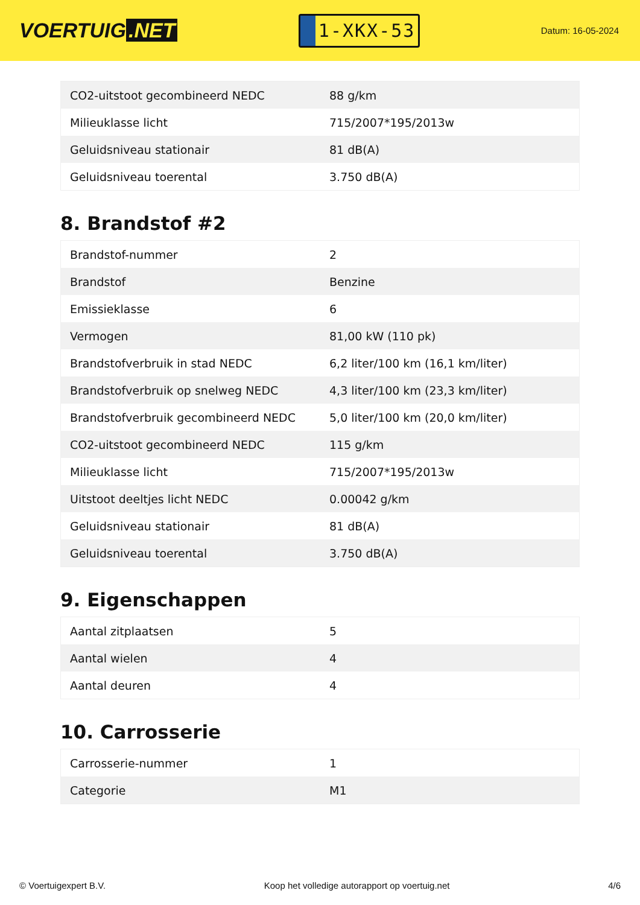VOERTUIG.NET
1-XKX-53
Datum: 16-05-2024
| CO2-uitstoot gecombineerd NEDC | 88 g/km |
| Milieuklasse licht | 715/2007*195/2013w |
| Geluidsniveau stationair | 81 dB(A) |
| Geluidsniveau toerental | 3.750 dB(A) |
8. Brandstof #2
| Brandstof-nummer | 2 |
| Brandstof | Benzine |
| Emissieklasse | 6 |
| Vermogen | 81,00 kW (110 pk) |
| Brandstofverbruik in stad NEDC | 6,2 liter/100 km (16,1 km/liter) |
| Brandstofverbruik op snelweg NEDC | 4,3 liter/100 km (23,3 km/liter) |
| Brandstofverbruik gecombineerd NEDC | 5,0 liter/100 km (20,0 km/liter) |
| CO2-uitstoot gecombineerd NEDC | 115 g/km |
| Milieuklasse licht | 715/2007*195/2013w |
| Uitstoot deeltjes licht NEDC | 0.00042 g/km |
| Geluidsniveau stationair | 81 dB(A) |
| Geluidsniveau toerental | 3.750 dB(A) |
9. Eigenschappen
| Aantal zitplaatsen | 5 |
| Aantal wielen | 4 |
| Aantal deuren | 4 |
10. Carrosserie
| Carrosserie-nummer | 1 |
| Categorie | M1 |
© Voertuigexpert B.V. Koop het volledige autorapport op voertuig.net 4/6